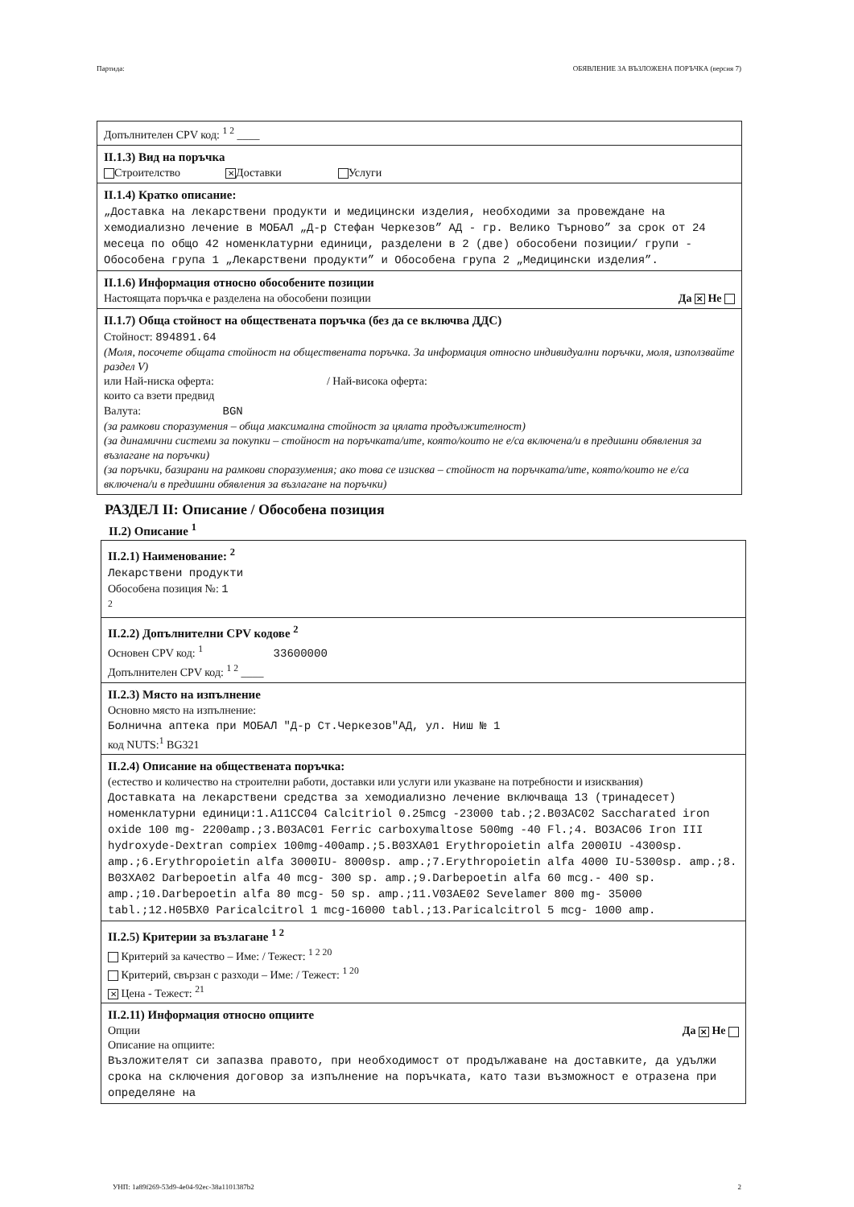Партида: ОБЯВЛЕНИЕ ЗА ВЪЗЛОЖЕНА ПОРЪЧКА (версия 7)
Допълнителен CPV код: <sup>1 2</sup> ____
II.1.3) Вид на поръчка
Строителство ✕ Доставки Услуги
II.1.4) Кратко описание:
„Доставка на лекарствени продукти и медицински изделия, необходими за провеждане на хемодиализно лечение в МОБАЛ „Д-р Стефан Черкезов” АД - гр. Велико Търново” за срок от 24 месеца по общо 42 номенклатурни единици, разделени в 2 (две) обособени позиции/ групи - Обособена група 1 „Лекарствени продукти” и Обособена група 2 „Медицински изделия”.
II.1.6) Информация относно обособените позиции
Настоящата поръчка е разделена на обособени позиции Да ✕ Не
II.1.7) Обща стойност на обществената поръчка (без да се включва ДДС)
Стойност: 894891.64
(Моля, посочете общата стойност на обществената поръчка. За информация относно индивидуални поръчки, моля, използвайте раздел V)
или Най-ниска оферта: / Най-висока оферта:
които са взети предвид
Валута: BGN
(за рамкови споразумения – обща максимална стойност за цялата продължителност)
(за динамични системи за покупки – стойност на поръчката/ите, която/които не е/са включена/и в предишни обявления за възлагане на поръчки)
(за поръчки, базирани на рамкови споразумения; ако това се изисква – стойност на поръчката/ите, която/които не е/са включена/и в предишни обявления за възлагане на поръчки)
РАЗДЕЛ II: Описание / Обособена позиция
II.2) Описание <sup>1</sup>
II.2.1) Наименование: <sup>2</sup>
Лекарствени продукти
Обособена позиция №: 1
<sup>2</sup>
II.2.2) Допълнителни CPV кодове <sup>2</sup>
Основен CPV код: <sup>1</sup> 33600000
Допълнителен CPV код: <sup>1 2</sup> ____
II.2.3) Място на изпълнение
Основно място на изпълнение:
Болнична аптека при МОБАЛ "Д-р Ст.Черкезов"АД, ул. Ниш № 1
код NUTS:<sup>1</sup> BG321
II.2.4) Описание на обществената поръчка:
(естество и количество на строителни работи, доставки или услуги или указване на потребности и изисквания)
Доставката на лекарствени средства за хемодиализно лечение включваща 13 (тринадесет) номенклатурни единици:1.A11CC04 Calcitriol 0.25mcg -23000 tab.;2.B03AC02 Saccharated iron oxide 100 mg- 2200amp.;3.B03AC01 Ferric carboxymaltose 500mg -40 Fl.;4. BO3AC06 Iron III hydroxyde-Dextran compiex 100mg-400amp.;5.B03XA01 Erythropoietin alfa 2000IU -4300sp. amp.;6.Erythropoietin alfa 3000IU- 8000sp. amp.;7.Erythropoietin alfa 4000 IU-5300sp. amp.;8. B03XA02 Darbepoetin alfa 40 mcg- 300 sp. amp.;9.Darbepoetin alfa 60 mcg.- 400 sp. amp.;10.Darbepoetin alfa 80 mcg- 50 sp. amp.;11.V03AE02 Sevelamer 800 mg- 35000 tabl.;12.H05BX0 Paricalcitrol 1 mcg-16000 tabl.;13.Paricalcitrol 5 mcg- 1000 amp.
II.2.5) Критерии за възлагане <sup>1 2</sup>
Критерий за качество – Име: / Тежест: <sup>1 2 20</sup>
Критерий, свързан с разходи – Име: / Тежест: <sup>1 20</sup>
✕ Цена - Тежест: <sup>21</sup>
II.2.11) Информация относно опциите
Опции Да ✕ Не
Описание на опциите:
Възложителят си запазва правото, при необходимост от продължаване на доставките, да удължи срока на сключения договор за изпълнение на поръчката, като тази възможност е отразена при определяне на
УНП: 1a89f269-53d9-4e04-92ec-38a1101387b2 2